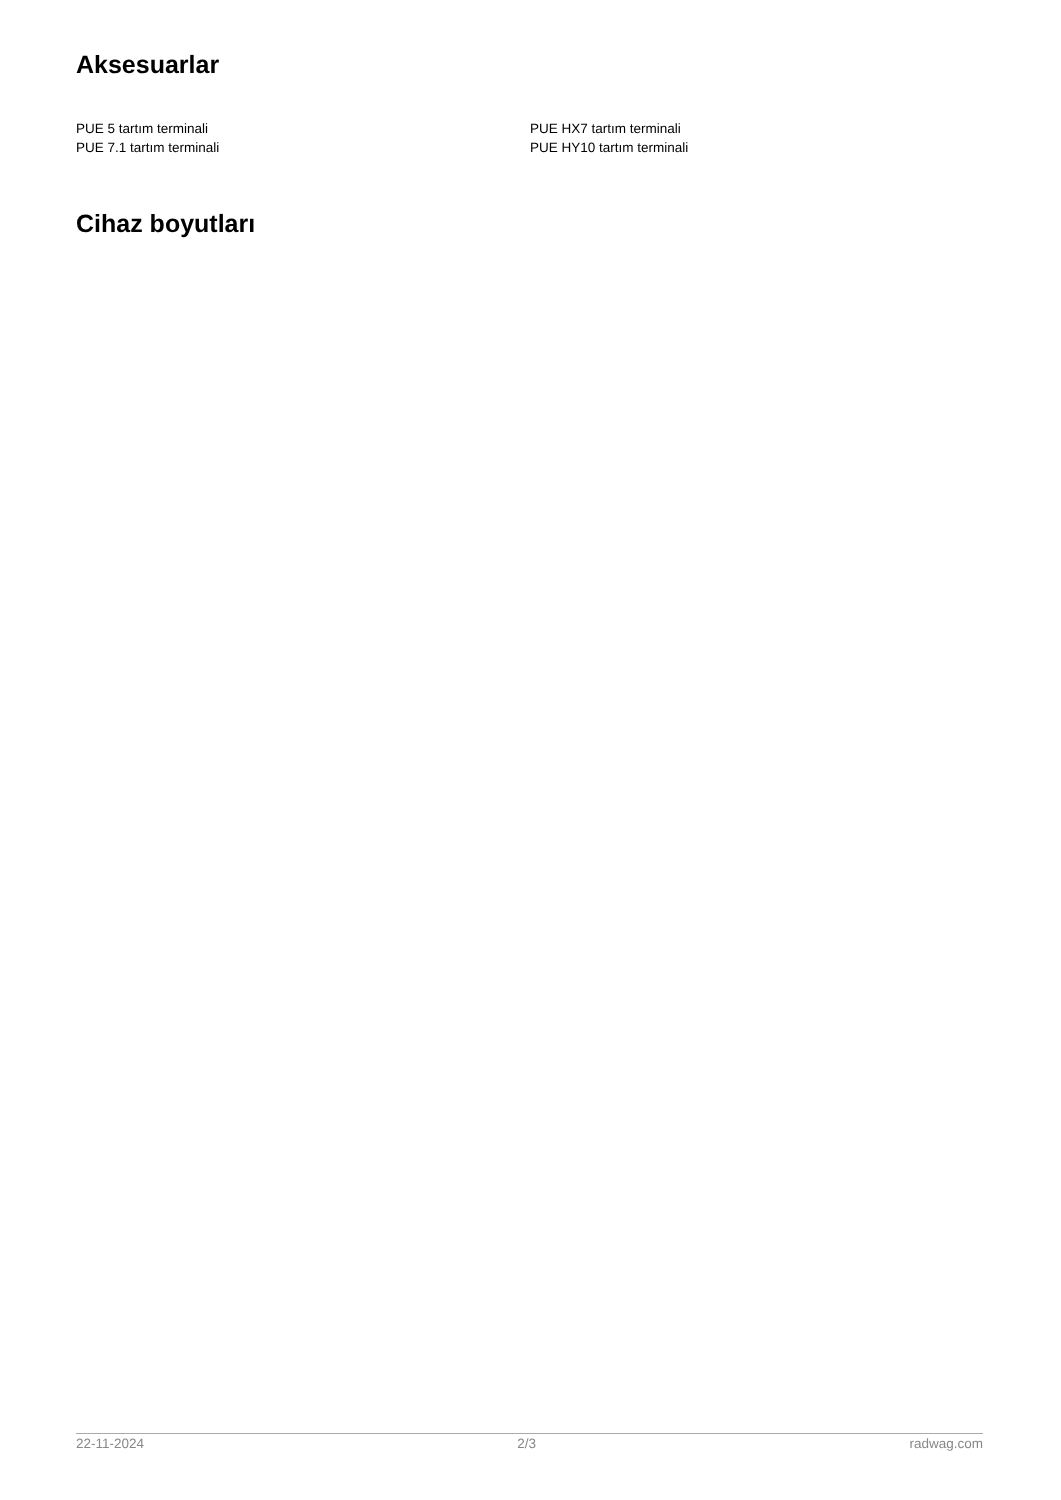Aksesuarlar
PUE 5 tartım terminali
PUE 7.1 tartım terminali
PUE HX7 tartım terminali
PUE HY10 tartım terminali
Cihaz boyutları
22-11-2024 2/3 radwag.com